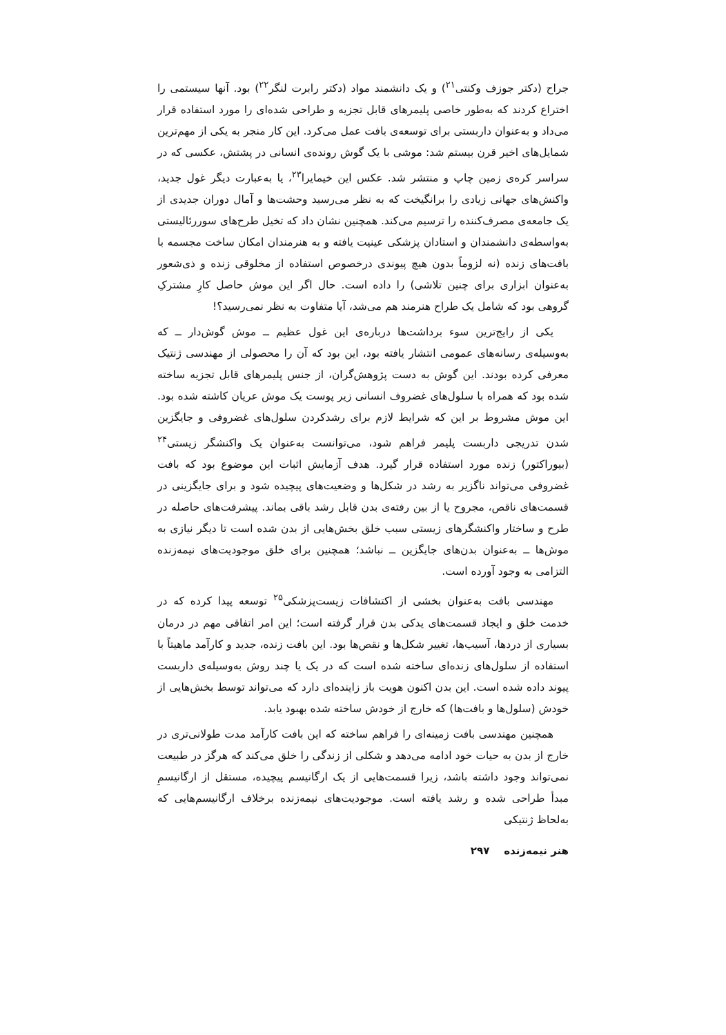جراح (دکتر جوزف وکنتی<sup>۲۱</sup>) و یک دانشمند مواد (دکتر رابرت لنگر<sup>۲۲</sup>) بود. آنها سیستمی را اختراع کردند که به‌طور خاصی پلیمرهای قابل تجزیه و طراحی شده‌ای را مورد استفاده قرار می‌داد و به‌عنوان داربستی برای توسعه‌ی بافت عمل می‌کرد. این کار منجر به یکی از مهم‌ترین شمایل‌های اخیر قرن بیستم شد: موشی با یک گوش رونده‌ی انسانی در پشتش، عکسی که در سراسر کره‌ی زمین چاپ و منتشر شد. عکس این خیمایرا<sup>۲۳</sup>، یا به‌عبارت دیگر غول جدید، واکنش‌های جهانی زیادی را برانگیخت که به نظر می‌رسید وحشت‌ها و آمال دوران جدیدی از یک جامعه‌ی مصرف‌کننده را ترسیم می‌کند. همچنین نشان داد که تخیل طرح‌های سوررئالیستی به‌واسطه‌ی دانشمندان و استادان پزشکی عینیت یافته و به هنرمندان امکان ساخت مجسمه با بافت‌های زنده (نه لزوماً بدون هیچ پیوندی درخصوص استفاده از مخلوقی زنده و ذی‌شعور به‌عنوان ابزاری برای چنین تلاشی) را داده است. حال اگر این موش حاصل کارِ مشترکِ گروهی بود که شامل یک طراح هنرمند هم می‌شد، آیا متفاوت به نظر نمی‌رسید؟!
یکی از رایج‌ترین سوء برداشت‌ها درباره‌ی این غول عظیم ــ موش گوش‌دار ــ که به‌وسیله‌ی رسانه‌های عمومی انتشار یافته بود، این بود که آن را محصولی از مهندسی ژنتیک معرفی کرده بودند. این گوش به دست پژوهش‌گران، از جنس پلیمرهای قابل تجزیه ساخته شده بود که همراه با سلول‌های غضروف انسانی زیر پوست یک موش عریان کاشته شده بود. این موش مشروط بر این که شرایط لازم برای رشدکردن سلول‌های غضروفی و جایگزین شدن تدریجی داربست پلیمر فراهم شود، می‌توانست به‌عنوان یک واکنشگر زیستی<sup>۲۴</sup> (بیوراکتور) زنده مورد استفاده قرار گیرد. هدف آزمایش اثبات این موضوع بود که بافت غضروفی می‌تواند ناگزیر به رشد در شکل‌ها و وضعیت‌های پیچیده شود و برای جایگزینی در قسمت‌های ناقص، مجروح یا از بین رفته‌ی بدن قابل رشد باقی بماند. پیشرفت‌های حاصله در طرح و ساختار واکنشگرهای زیستی سبب خلق بخش‌هایی از بدن شده است تا دیگر نیازی به موش‌ها ــ به‌عنوان بدن‌های جایگزین ــ نباشد؛ همچنین برای خلق موجودیت‌های نیمه‌زنده التزامی به وجود آورده است.
مهندسی بافت به‌عنوان بخشی از اکتشافات زیست‌پزشکی<sup>۲۵</sup> توسعه پیدا کرده که در خدمت خلق و ایجاد قسمت‌های یدکی بدن قرار گرفته است؛ این امر اتفاقی مهم در درمان بسیاری از دردها، آسیب‌ها، تغییر شکل‌ها و نقص‌ها بود. این بافت زنده، جدید و کارآمد ماهیتاً با استفاده از سلول‌های زنده‌ای ساخته شده است که در یک یا چند روش به‌وسیله‌ی داربست پیوند داده شده است. این بدن اکنون هویت باز زاینده‌ای دارد که می‌تواند توسط بخش‌هایی از خودش (سلول‌ها و بافت‌ها) که خارج از خودش ساخته شده بهبود یابد.
همچنین مهندسی بافت زمینه‌ای را فراهم ساخته که این بافت کارآمد مدت طولانی‌تری در خارج از بدن به حیات خود ادامه می‌دهد و شکلی از زندگی را خلق می‌کند که هرگز در طبیعت نمی‌تواند وجود داشته باشد، زیرا قسمت‌هایی از یک ارگانیسم پیچیده، مستقل از ارگانیسمِ مبدأ طراحی شده و رشد یافته است. موجودیت‌های نیمه‌زنده برخلاف ارگانیسم‌هایی که به‌لحاظ ژنتیکی
هنر نیمه‌زنده ۲۹۷